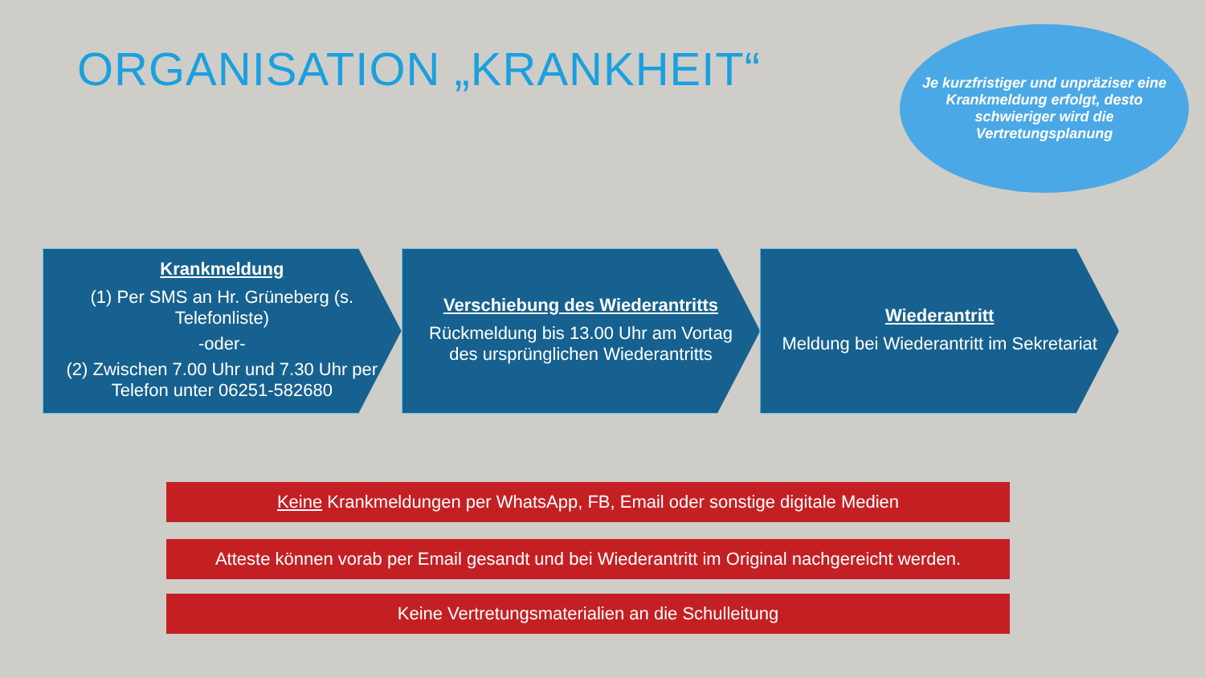ORGANISATION „KRANKHEIT“
Je kurzfristiger und unpräziser eine Krankmeldung erfolgt, desto schwieriger wird die Vertretungsplanung
Krankmeldung
(1) Per SMS an Hr. Grüneberg (s. Telefonliste)
-oder-
(2) Zwischen 7.00 Uhr und 7.30 Uhr per Telefon unter 06251-582680
Verschiebung des Wiederantritts
Rückmeldung bis 13.00 Uhr am Vortag des ursprünglichen Wiederantritts
Wiederantritt
Meldung bei Wiederantritt im Sekretariat
Keine Krankmeldungen per WhatsApp, FB, Email oder sonstige digitale Medien
Atteste können vorab per Email gesandt und bei Wiederantritt im Original nachgereicht werden.
Keine Vertretungsmaterialien an die Schulleitung